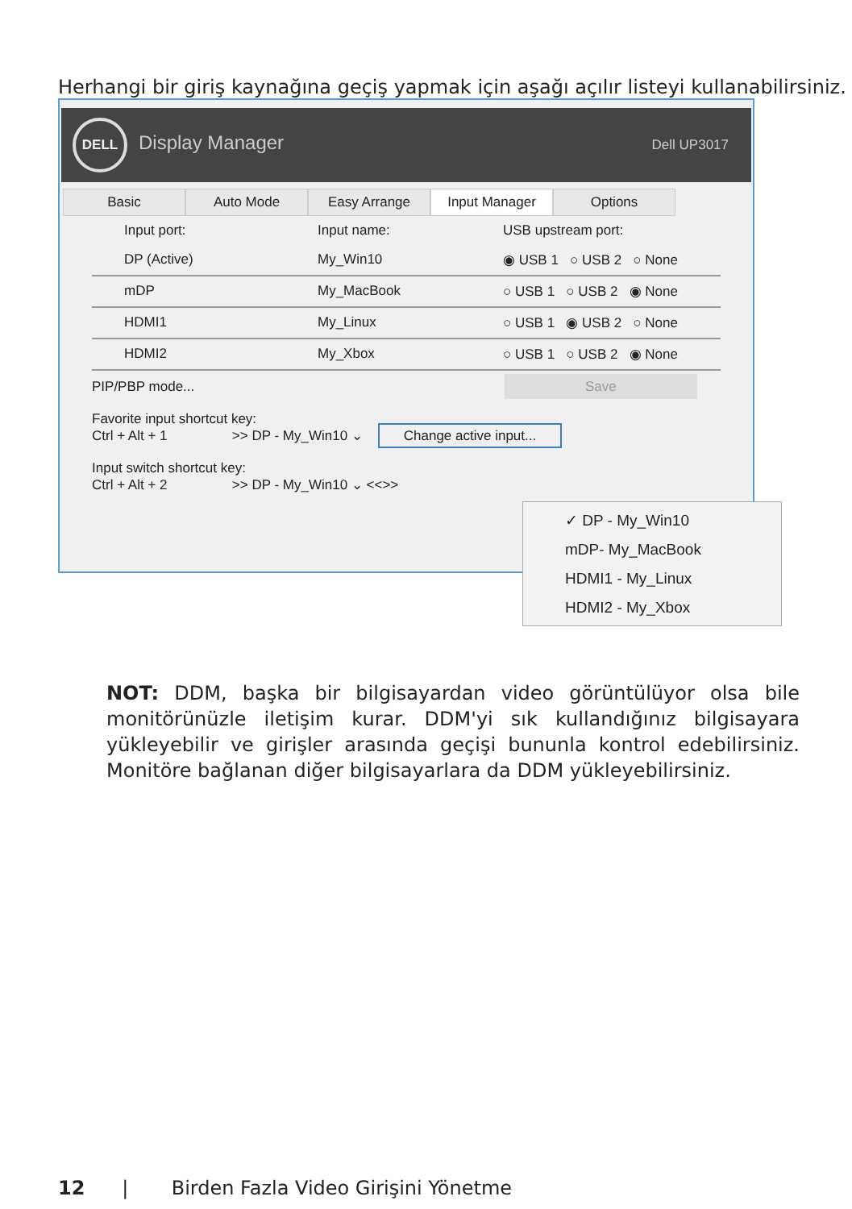Herhangi bir giriş kaynağına geçiş yapmak için aşağı açılır listeyi kullanabilirsiniz.
DELL Display Manager
Dell UP3017
Basic Auto Mode Easy Arrange Input Manager Options
Input port: Input name: USB upstream port:
DP (Active) My_Win10 ◉ USB 1 ○ USB 2 ○ None
mDP My_MacBook ○ USB 1 ○ USB 2 ◉ None
HDMI1 My_Linux ○ USB 1 ◉ USB 2 ○ None
HDMI2 My_Xbox ○ USB 1 ○ USB 2 ◉ None
PIP/PBP mode... Save
Favorite input shortcut key:
Ctrl + Alt + 1 >> DP - My_Win10 ⌄ Change active input...
Input switch shortcut key:
Ctrl + Alt + 2 >> DP - My_Win10 ⌄ <<>>
✓ DP - My_Win10
mDP- My_MacBook
HDMI1 - My_Linux
HDMI2 - My_Xbox
NOT: DDM, başka bir bilgisayardan video görüntülüyor olsa bile monitörünüzle iletişim kurar. DDM'yi sık kullandığınız bilgisayara yükleyebilir ve girişler arasında geçişi bununla kontrol edebilirsiniz. Monitöre bağlanan diğer bilgisayarlara da DDM yükleyebilirsiniz.
12 | Birden Fazla Video Girişini Yönetme